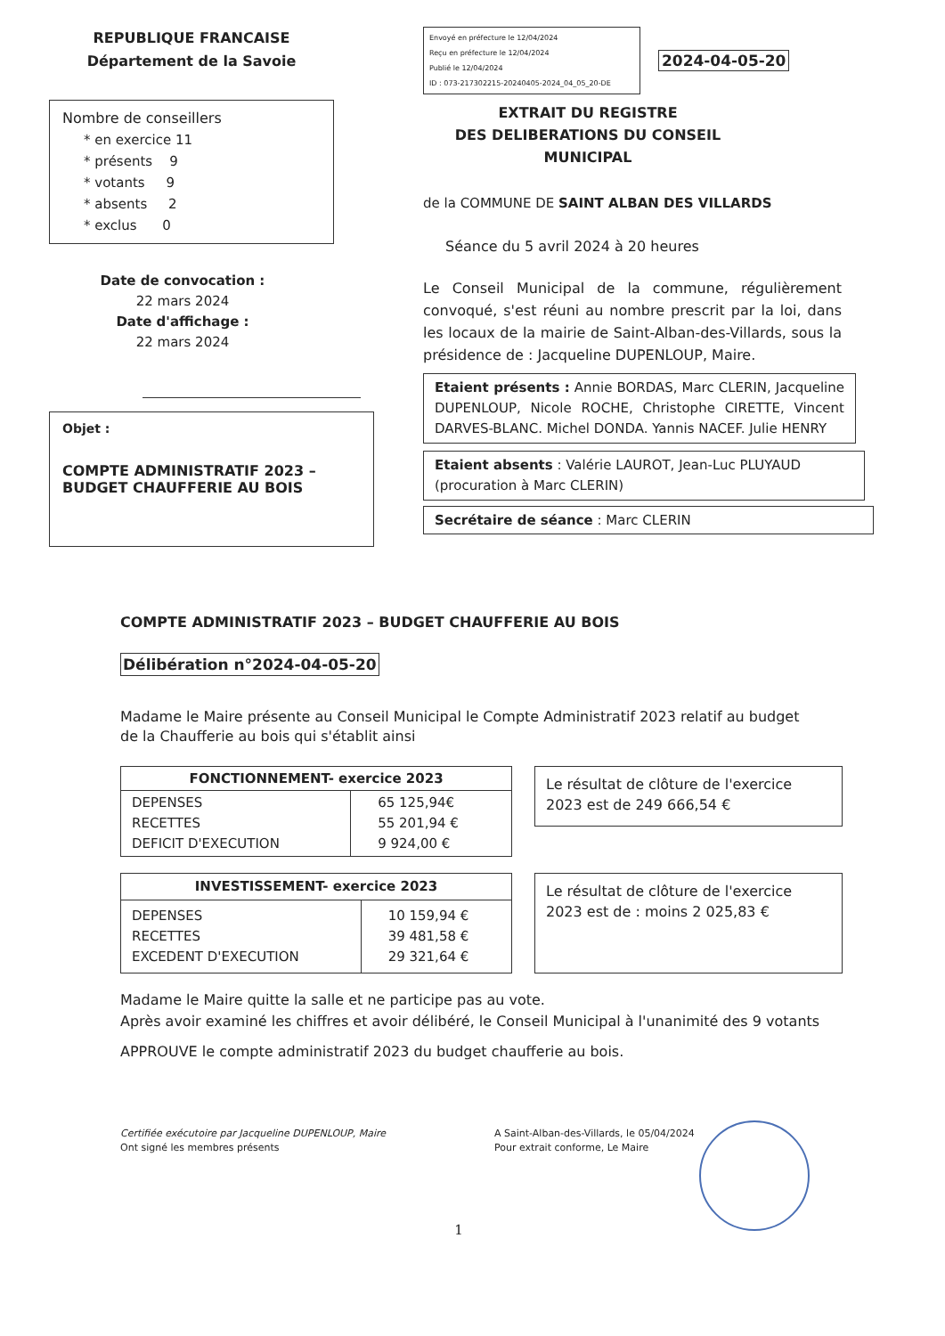REPUBLIQUE FRANCAISE
Département de la Savoie
Nombre de conseillers
* en exercice 11
* présents 9
* votants 9
* absents 2
* exclus 0
Date de convocation :
22 mars 2024
Date d'affichage :
22 mars 2024
Objet :
COMPTE ADMINISTRATIF 2023 –
BUDGET CHAUFFERIE AU BOIS
Envoyé en préfecture le 12/04/2024
Reçu en préfecture le 12/04/2024
Publié le 12/04/2024
ID : 073-217302215-20240405-2024_04_05_20-DE
2024-04-05-20
EXTRAIT DU REGISTRE
DES DELIBERATIONS DU CONSEIL MUNICIPAL
de la COMMUNE DE SAINT ALBAN DES VILLARDS
Séance du 5 avril 2024 à 20 heures
Le Conseil Municipal de la commune, régulièrement convoqué, s'est réuni au nombre prescrit par la loi, dans les locaux de la mairie de Saint-Alban-des-Villards, sous la présidence de : Jacqueline DUPENLOUP, Maire.
Etaient présents : Annie BORDAS, Marc CLERIN, Jacqueline DUPENLOUP, Nicole ROCHE, Christophe CIRETTE, Vincent DARVES-BLANC. Michel DONDA. Yannis NACEF. Julie HENRY
Etaient absents : Valérie LAUROT, Jean-Luc PLUYAUD (procuration à Marc CLERIN)
Secrétaire de séance : Marc CLERIN
COMPTE ADMINISTRATIF 2023 – BUDGET CHAUFFERIE AU BOIS
Délibération n°2024-04-05-20
Madame le Maire présente au Conseil Municipal le Compte Administratif 2023 relatif au budget de la Chaufferie au bois qui s'établit ainsi
| FONCTIONNEMENT- exercice 2023 | |
| --- | --- |
| DEPENSES RECETTES DEFICIT D'EXECUTION | 65 125,94€ 55 201,94 € 9 924,00 € |
Le résultat de clôture de l'exercice 2023 est de 249 666,54 €
| INVESTISSEMENT- exercice 2023 | |
| --- | --- |
| DEPENSES RECETTES EXCEDENT D'EXECUTION | 10 159,94 € 39 481,58 € 29 321,64 € |
Le résultat de clôture de l'exercice 2023 est de : moins 2 025,83 €
Madame le Maire quitte la salle et ne participe pas au vote.
Après avoir examiné les chiffres et avoir délibéré, le Conseil Municipal à l'unanimité des 9 votants
APPROUVE le compte administratif 2023 du budget chaufferie au bois.
Certifiée exécutoire par Jacqueline DUPENLOUP, Maire
Ont signé les membres présents
A Saint-Alban-des-Villards, le 05/04/2024
Pour extrait conforme, Le Maire
1